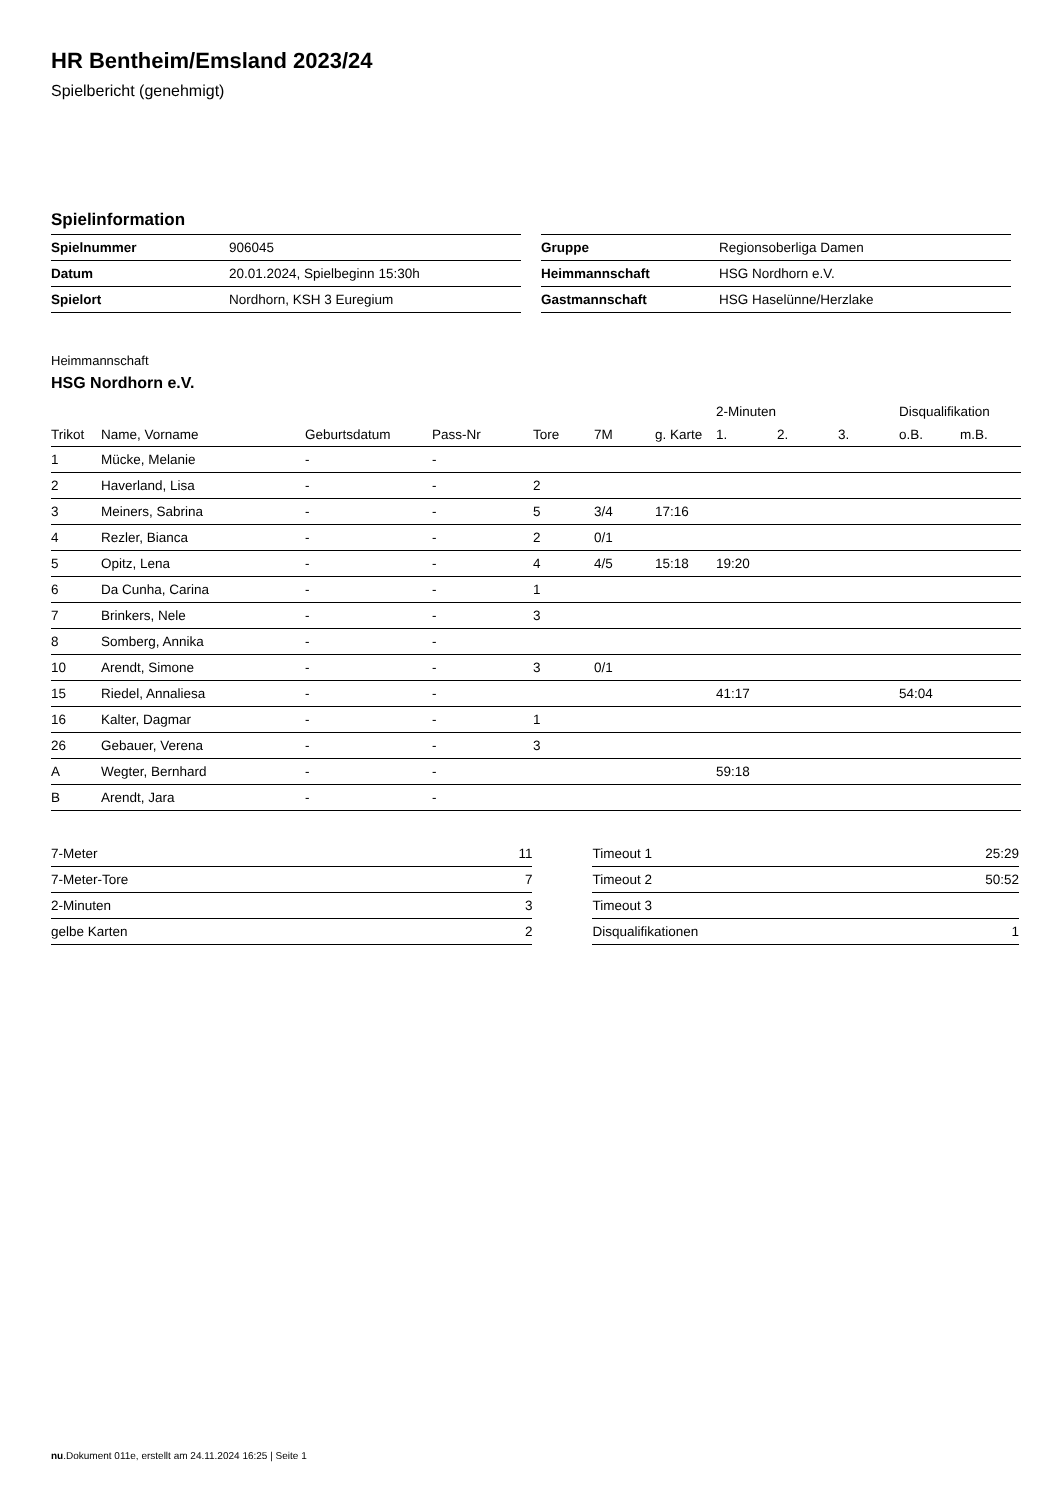HR Bentheim/Emsland 2023/24
Spielbericht (genehmigt)
Spielinformation
| Spielnummer | 906045 |
| Datum | 20.01.2024, Spielbeginn 15:30h |
| Spielort | Nordhorn, KSH 3 Euregium |
| Gruppe | Regionsoberliga Damen |
| Heimmannschaft | HSG Nordhorn e.V. |
| Gastmannschaft | HSG Haselünne/Herzlake |
Heimmannschaft
HSG Nordhorn e.V.
| | | | | | | | 2-Minuten | | | Disqualifikation | |
| --- | --- | --- | --- | --- | --- | --- | --- | --- | --- | --- | --- |
| Trikot | Name, Vorname | Geburtsdatum | Pass-Nr | Tore | 7M | g. Karte | 1. | 2. | 3. | o.B. | m.B. |
| 1 | Mücke, Melanie | - | - | | | | | | | | |
| 2 | Haverland, Lisa | - | - | 2 | | | | | | | |
| 3 | Meiners, Sabrina | - | - | 5 | 3/4 | 17:16 | | | | | |
| 4 | Rezler, Bianca | - | - | 2 | 0/1 | | | | | | |
| 5 | Opitz, Lena | - | - | 4 | 4/5 | 15:18 | 19:20 | | | | |
| 6 | Da Cunha, Carina | - | - | 1 | | | | | | | |
| 7 | Brinkers, Nele | - | - | 3 | | | | | | | |
| 8 | Somberg, Annika | - | - | | | | | | | | |
| 10 | Arendt, Simone | - | - | 3 | 0/1 | | | | | | |
| 15 | Riedel, Annaliesa | - | - | | | | 41:17 | | | 54:04 | |
| 16 | Kalter, Dagmar | - | - | 1 | | | | | | | |
| 26 | Gebauer, Verena | - | - | 3 | | | | | | | |
| A | Wegter, Bernhard | - | - | | | | 59:18 | | | | |
| B | Arendt, Jara | - | - | | | | | | | | |
| 7-Meter | 11 |
| 7-Meter-Tore | 7 |
| 2-Minuten | 3 |
| gelbe Karten | 2 |
| Timeout 1 | 25:29 |
| Timeout 2 | 50:52 |
| Timeout 3 | |
| Disqualifikationen | 1 |
nu.Dokument 011e, erstellt am 24.11.2024 16:25 | Seite 1